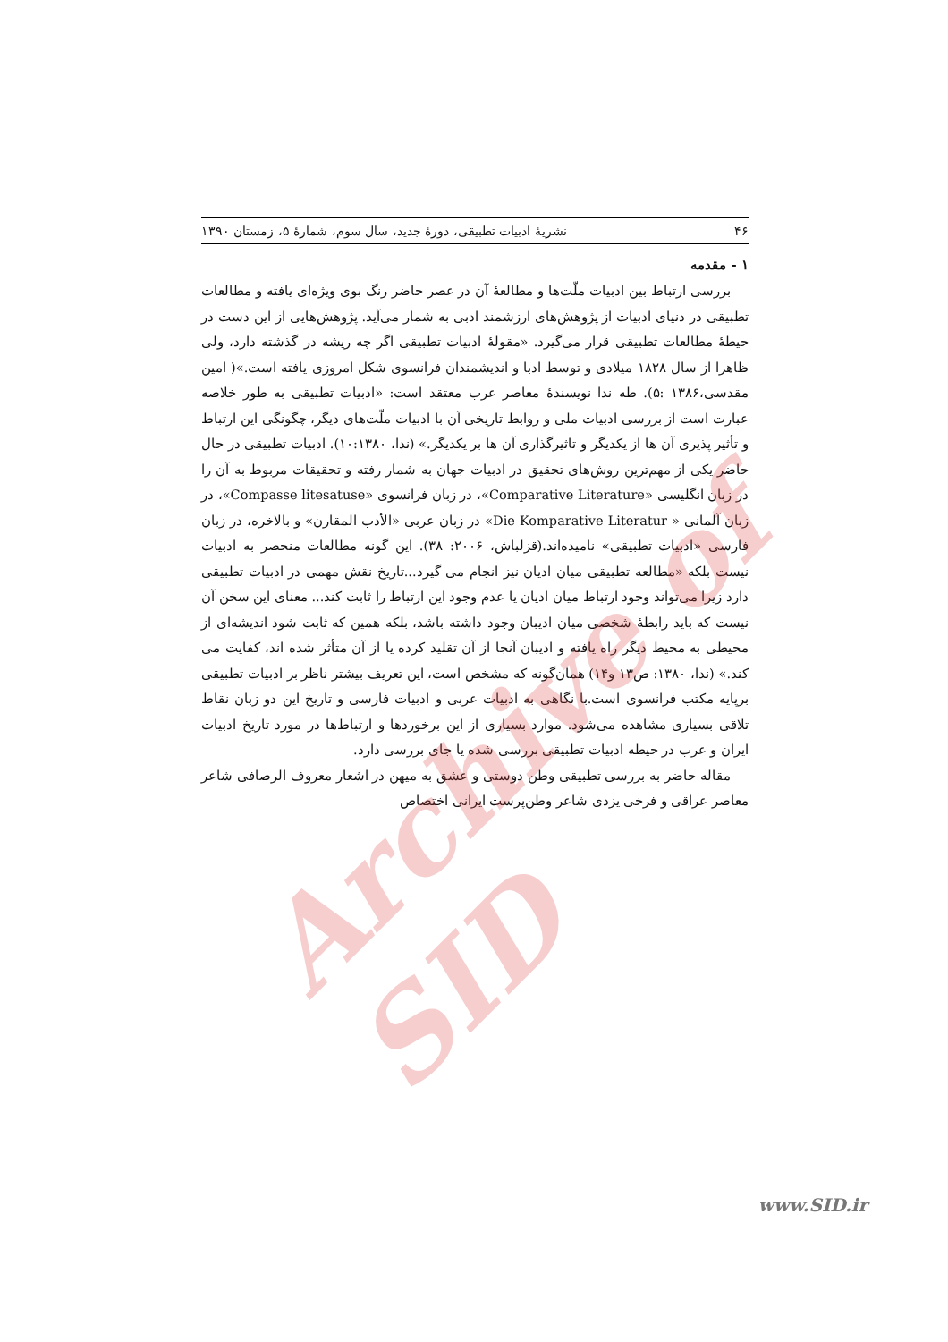۴۶ نشریهٔ ادبیات تطبیقی، دورهٔ جدید، سال سوم، شمارهٔ ۵، زمستان ۱۳۹۰
۱ - مقدمه
بررسی ارتباط بین ادبیات ملّت‌ها و مطالعهٔ آن در عصر حاضر رنگ بوی ویژه‌ای یافته و مطالعات تطبیقی در دنیای ادبیات از پژوهش‌های ارزشمند ادبی به شمار می‌آید. پژوهش‌هایی از این دست در حیطهٔ مطالعات تطبیقی قرار می‌گیرد. «مقولهٔ ادبیات تطبیقی اگر چه ریشه در گذشته دارد، ولی ظاهرا از سال ۱۸۲۸ میلادی و توسط ادبا و اندیشمندان فرانسوی شکل امروزی یافته است.»( امین مقدسی،۱۳۸۶ :۵). طه ندا نویسندهٔ معاصر عرب معتقد است: «ادبیات تطبیقی به طور خلاصه عبارت است از بررسی ادبیات ملی و روابط تاریخی آن با ادبیات ملّت‌های دیگر، چگونگی این ارتباط و تأثیر پذیری آن ها از یکدیگر و تاثیرگذاری آن ها بر یکدیگر.» (ندا، ۱۰:۱۳۸۰). ادبیات تطبیقی در حال حاضر یکی از مهم‌ترین روش‌های تحقیق در ادبیات جهان به شمار رفته و تحقیقات مربوط به آن را در زبان انگلیسی «Comparative Literature»، در زبان فرانسوی «Compasse litesatuse»، در زبان آلمانی « Die Komparative Literatur» در زبان عربی «الأدب المقارن» و بالاخره، در زبان فارسی «ادبیات تطبیقی» نامیده‌اند.(قزلباش، ۲۰۰۶: ۳۸). این گونه مطالعات منحصر به ادبیات نیست بلکه «مطالعه تطبیقی میان ادیان نیز انجام می گیرد...تاریخ نقش مهمی در ادبیات تطبیقی دارد زیرا می‌تواند وجود ارتباط میان ادیان یا عدم وجود این ارتباط را ثابت کند... معنای این سخن آن نیست که باید رابطهٔ شخصی میان ادیبان وجود داشته باشد، بلکه همین که ثابت شود اندیشه‌ای از محیطی به محیط دیگر راه یافته و ادیبان آنجا از آن تقلید کرده یا از آن متأثر شده اند، کفایت می کند.» (ندا، ۱۳۸۰: ص۱۳ و۱۴) همان‌گونه که مشخص است، این تعریف بیشتر ناظر بر ادبیات تطبیقی برپایه مکتب فرانسوی است.با نگاهی به ادبیات عربی و ادبیات فارسی و تاریخ این دو زبان نقاط تلاقی بسیاری مشاهده می‌شود. موارد بسیاری از این برخوردها و ارتباط‌ها در مورد تاریخ ادبیات ایران و عرب در حیطه ادبیات تطبیقی بررسی شده یا جای بررسی دارد.
مقاله حاضر به بررسی تطبیقی وطن دوستی و عشق به میهن در اشعار معروف الرصافی شاعر معاصر عراقی و فرخی یزدی شاعر وطن‌پرست ایرانی اختصاص
Archive of SID
www.SID.ir